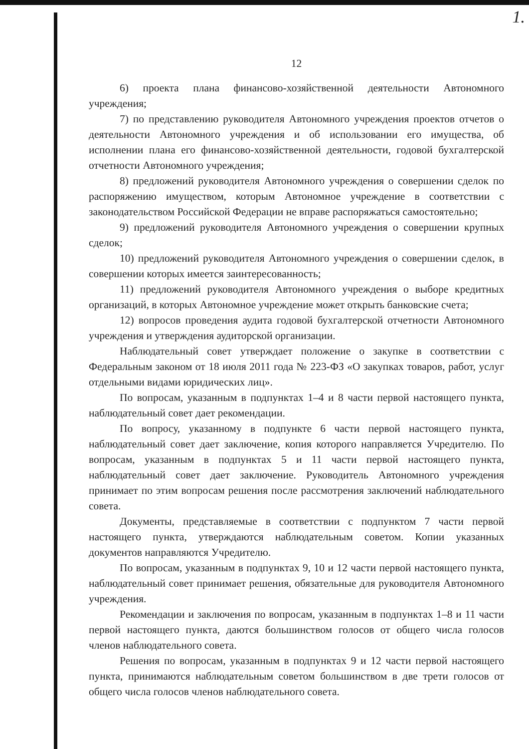1.
12
6) проекта плана финансово-хозяйственной деятельности Автономного учреждения;
7) по представлению руководителя Автономного учреждения проектов отчетов о деятельности Автономного учреждения и об использовании его имущества, об исполнении плана его финансово-хозяйственной деятельности, годовой бухгалтерской отчетности Автономного учреждения;
8) предложений руководителя Автономного учреждения о совершении сделок по распоряжению имуществом, которым Автономное учреждение в соответствии с законодательством Российской Федерации не вправе распоряжаться самостоятельно;
9) предложений руководителя Автономного учреждения о совершении крупных сделок;
10) предложений руководителя Автономного учреждения о совершении сделок, в совершении которых имеется заинтересованность;
11) предложений руководителя Автономного учреждения о выборе кредитных организаций, в которых Автономное учреждение может открыть банковские счета;
12) вопросов проведения аудита годовой бухгалтерской отчетности Автономного учреждения и утверждения аудиторской организации.
Наблюдательный совет утверждает положение о закупке в соответствии с Федеральным законом от 18 июля 2011 года № 223-ФЗ «О закупках товаров, работ, услуг отдельными видами юридических лиц».
По вопросам, указанным в подпунктах 1–4 и 8 части первой настоящего пункта, наблюдательный совет дает рекомендации.
По вопросу, указанному в подпункте 6 части первой настоящего пункта, наблюдательный совет дает заключение, копия которого направляется Учредителю. По вопросам, указанным в подпунктах 5 и 11 части первой настоящего пункта, наблюдательный совет дает заключение. Руководитель Автономного учреждения принимает по этим вопросам решения после рассмотрения заключений наблюдательного совета.
Документы, представляемые в соответствии с подпунктом 7 части первой настоящего пункта, утверждаются наблюдательным советом. Копии указанных документов направляются Учредителю.
По вопросам, указанным в подпунктах 9, 10 и 12 части первой настоящего пункта, наблюдательный совет принимает решения, обязательные для руководителя Автономного учреждения.
Рекомендации и заключения по вопросам, указанным в подпунктах 1–8 и 11 части первой настоящего пункта, даются большинством голосов от общего числа голосов членов наблюдательного совета.
Решения по вопросам, указанным в подпунктах 9 и 12 части первой настоящего пункта, принимаются наблюдательным советом большинством в две трети голосов от общего числа голосов членов наблюдательного совета.